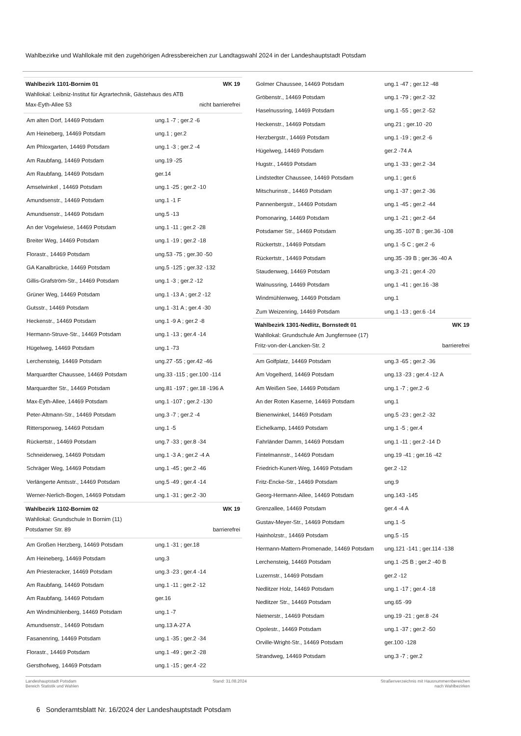Wahlbezirke und Wahllokale mit den zugehörigen Adressbereichen zur Landtagswahl 2024 in der Landeshauptstadt Potsdam
Wahlbezirk 1101-Bornim 01 WK 19
Wahllokal: Leibniz-Institut für Agrartechnik, Gästehaus des ATB
Max-Eyth-Allee 53 nicht barrierefrei
| Am alten Dorf, 14469 Potsdam | ung.1 -7 ; ger.2 -6 |
| Am Heineberg, 14469 Potsdam | ung.1 ; ger.2 |
| Am Phloxgarten, 14469 Potsdam | ung.1 -3 ; ger.2 -4 |
| Am Raubfang, 14469 Potsdam | ung.19 -25 |
| Am Raubfang, 14469 Potsdam | ger.14 |
| Amselwinkel , 14469 Potsdam | ung.1 -25 ; ger.2 -10 |
| Amundsenstr., 14469 Potsdam | ung.1 -1 F |
| Amundsenstr., 14469 Potsdam | ung.5 -13 |
| An der Vogelwiese, 14469 Potsdam | ung.1 -11 ; ger.2 -28 |
| Breiter Weg, 14469 Potsdam | ung.1 -19 ; ger.2 -18 |
| Florastr., 14469 Potsdam | ung.53 -75 ; ger.30 -50 |
| GA Kanalbrücke, 14469 Potsdam | ung.5 -125 ; ger.32 -132 |
| Gillis-Grafström-Str., 14469 Potsdam | ung.1 -3 ; ger.2 -12 |
| Grüner Weg, 14469 Potsdam | ung.1 -13 A ; ger.2 -12 |
| Gutsstr., 14469 Potsdam | ung.1 -31 A ; ger.4 -30 |
| Heckenstr., 14469 Potsdam | ung.1 -9 A ; ger.2 -8 |
| Hermann-Struve-Str., 14469 Potsdam | ung.1 -13 ; ger.4 -14 |
| Hügelweg, 14469 Potsdam | ung.1 -73 |
| Lerchensteig, 14469 Potsdam | ung.27 -55 ; ger.42 -46 |
| Marquardter Chaussee, 14469 Potsdam | ung.33 -115 ; ger.100 -114 |
| Marquardter Str., 14469 Potsdam | ung.81 -197 ; ger.18 -196 A |
| Max-Eyth-Allee, 14469 Potsdam | ung.1 -107 ; ger.2 -130 |
| Peter-Altmann-Str., 14469 Potsdam | ung.3 -7 ; ger.2 -4 |
| Rittersporweg, 14469 Potsdam | ung.1 -5 |
| Rückertstr., 14469 Potsdam | ung.7 -33 ; ger.8 -34 |
| Schneiderweg, 14469 Potsdam | ung.1 -3 A ; ger.2 -4 A |
| Schräger Weg, 14469 Potsdam | ung.1 -45 ; ger.2 -46 |
| Verlängerte Amtsstr., 14469 Potsdam | ung.5 -49 ; ger.4 -14 |
| Werner-Nerlich-Bogen, 14469 Potsdam | ung.1 -31 ; ger.2 -30 |
Wahlbezirk 1102-Bornim 02 WK 19
Wahllokal: Grundschule In Bornim (11)
Potsdamer Str. 89 barrierefrei
| Am Großen Herzberg, 14469 Potsdam | ung.1 -31 ; ger.18 |
| Am Heineberg, 14469 Potsdam | ung.3 |
| Am Priesteracker, 14469 Potsdam | ung.3 -23 ; ger.4 -14 |
| Am Raubfang, 14469 Potsdam | ung.1 -11 ; ger.2 -12 |
| Am Raubfang, 14469 Potsdam | ger.16 |
| Am Windmühlenberg, 14469 Potsdam | ung.1 -7 |
| Amundsenstr., 14469 Potsdam | ung.13 A-27 A |
| Fasanenring, 14469 Potsdam | ung.1 -35 ; ger.2 -34 |
| Florastr., 14469 Potsdam | ung.1 -49 ; ger.2 -28 |
| Gersthofweg, 14469 Potsdam | ung.1 -15 ; ger.4 -22 |
| Golmer Chaussee, 14469 Potsdam | ung.1 -47 ; ger.12 -48 |
| Gröbenstr., 14469 Potsdam | ung.1 -79 ; ger.2 -32 |
| Haselnussring, 14469 Potsdam | ung.1 -55 ; ger.2 -52 |
| Heckenstr., 14469 Potsdam | ung.21 ; ger.10 -20 |
| Herzbergstr., 14469 Potsdam | ung.1 -19 ; ger.2 -6 |
| Hügelweg, 14469 Potsdam | ger.2 -74 A |
| Hugstr., 14469 Potsdam | ung.1 -33 ; ger.2 -34 |
| Lindstedter Chaussee, 14469 Potsdam | ung.1 ; ger.6 |
| Mitschurinstr., 14469 Potsdam | ung.1 -37 ; ger.2 -36 |
| Pannenbergstr., 14469 Potsdam | ung.1 -45 ; ger.2 -44 |
| Pomonaring, 14469 Potsdam | ung.1 -21 ; ger.2 -64 |
| Potsdamer Str., 14469 Potsdam | ung.35 -107 B ; ger.36 -108 |
| Rückertstr., 14469 Potsdam | ung.1 -5 C ; ger.2 -6 |
| Rückertstr., 14469 Potsdam | ung.35 -39 B ; ger.36 -40 A |
| Staudenweg, 14469 Potsdam | ung.3 -21 ; ger.4 -20 |
| Walnussring, 14469 Potsdam | ung.1 -41 ; ger.16 -38 |
| Windmühlenweg, 14469 Potsdam | ung.1 |
| Zum Weizenring, 14469 Potsdam | ung.1 -13 ; ger.6 -14 |
Wahlbezirk 1301-Nedlitz, Bornstedt 01 WK 19
Wahllokal: Grundschule Am Jungfernsee (17)
Fritz-von-der-Lancken-Str. 2 barrierefrei
| Am Golfplatz, 14469 Potsdam | ung.3 -65 ; ger.2 -36 |
| Am Vogelherd, 14469 Potsdam | ung.13 -23 ; ger.4 -12 A |
| Am Weißen See, 14469 Potsdam | ung.1 -7 ; ger.2 -6 |
| An der Roten Kaserne, 14469 Potsdam | ung.1 |
| Bienenwinkel, 14469 Potsdam | ung.5 -23 ; ger.2 -32 |
| Eichelkamp, 14469 Potsdam | ung.1 -5 ; ger.4 |
| Fahrländer Damm, 14469 Potsdam | ung.1 -11 ; ger.2 -14 D |
| Fintelmannstr., 14469 Potsdam | ung.19 -41 ; ger.16 -42 |
| Friedrich-Kunert-Weg, 14469 Potsdam | ger.2 -12 |
| Fritz-Encke-Str., 14469 Potsdam | ung.9 |
| Georg-Hermann-Allee, 14469 Potsdam | ung.143 -145 |
| Grenzallee, 14469 Potsdam | ger.4 -4 A |
| Gustav-Meyer-Str., 14469 Potsdam | ung.1 -5 |
| Hainholzstr., 14469 Potsdam | ung.5 -15 |
| Hermann-Mattern-Promenade, 14469 Potsdam | ung.121 -141 ; ger.114 -138 |
| Lerchensteig, 14469 Potsdam | ung.1 -25 B ; ger.2 -40 B |
| Luzernstr., 14469 Potsdam | ger.2 -12 |
| Nedlitzer Holz, 14469 Potsdam | ung.1 -17 ; ger.4 -18 |
| Nedlitzer Str., 14469 Potsdam | ung.65 -99 |
| Nietnerstr., 14469 Potsdam | ung.19 -21 ; ger.8 -24 |
| Opolestr., 14469 Potsdam | ung.1 -37 ; ger.2 -50 |
| Orville-Wright-Str., 14469 Potsdam | ger.100 -128 |
| Strandweg, 14469 Potsdam | ung.3 -7 ; ger.2 |
Landeshauptstadt Potsdam
Bereich Statistik und Wahlen
Stand: 31.08.2024 Straßenverzeichnis mit Hausnummernbereichen
nach Wahlbezirken
6 Sonderamtsblatt Nr. 16/2024 der Landeshauptstadt Potsdam